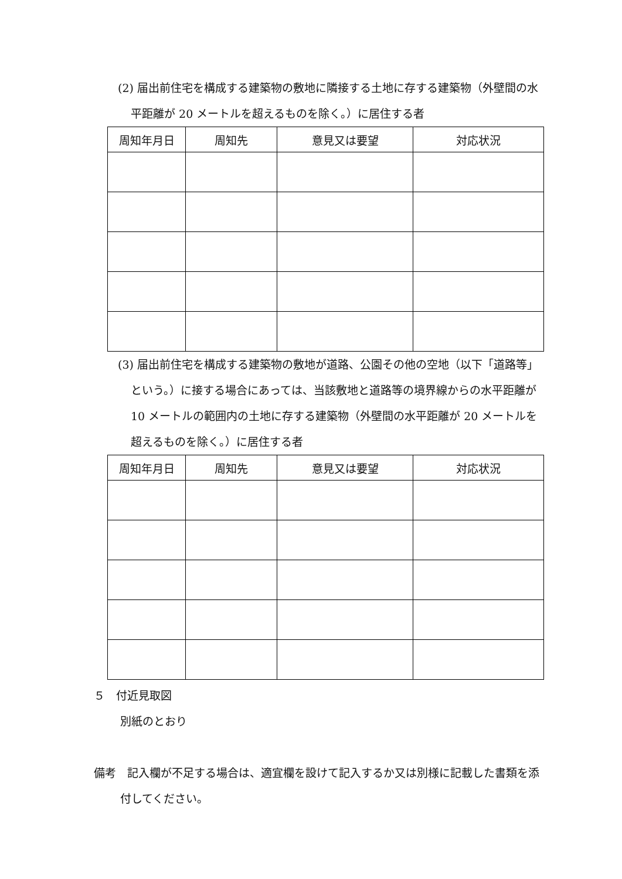(2) 届出前住宅を構成する建築物の敷地に隣接する土地に存する建築物（外壁間の水平距離が 20 メートルを超えるものを除く。）に居住する者
| 周知年月日 | 周知先 | 意見又は要望 | 対応状況 |
| --- | --- | --- | --- |
(3) 届出前住宅を構成する建築物の敷地が道路、公園その他の空地（以下「道路等」という。）に接する場合にあっては、当該敷地と道路等の境界線からの水平距離が 10 メートルの範囲内の土地に存する建築物（外壁間の水平距離が 20 メートルを超えるものを除く。）に居住する者
| 周知年月日 | 周知先 | 意見又は要望 | 対応状況 |
| --- | --- | --- | --- |
５　付近見取図
別紙のとおり
備考　記入欄が不足する場合は、適宜欄を設けて記入するか又は別様に記載した書類を添付してください。